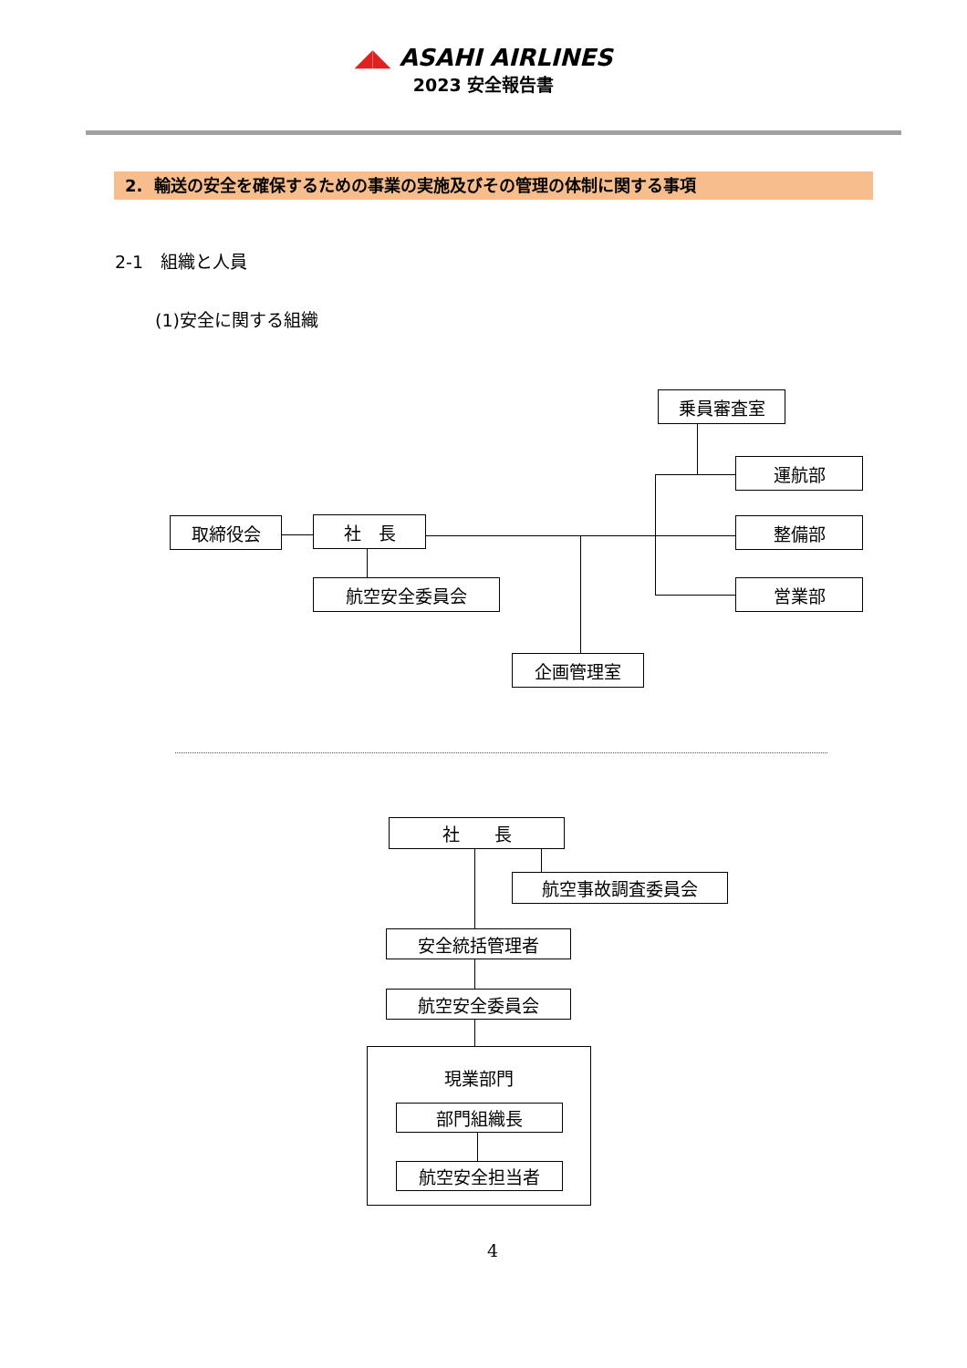◢◣ ASAHI AIRLINES
2023 安全報告書
2. 輸送の安全を確保するための事業の実施及びその管理の体制に関する事項
2-1　組織と人員
(1)安全に関する組織
乗員審査室
運航部
整備部
営業部
取締役会 社　長
航空安全委員会
企画管理室
社　　長
航空事故調査委員会
安全統括管理者
航空安全委員会
現業部門
部門組織長
航空安全担当者
4